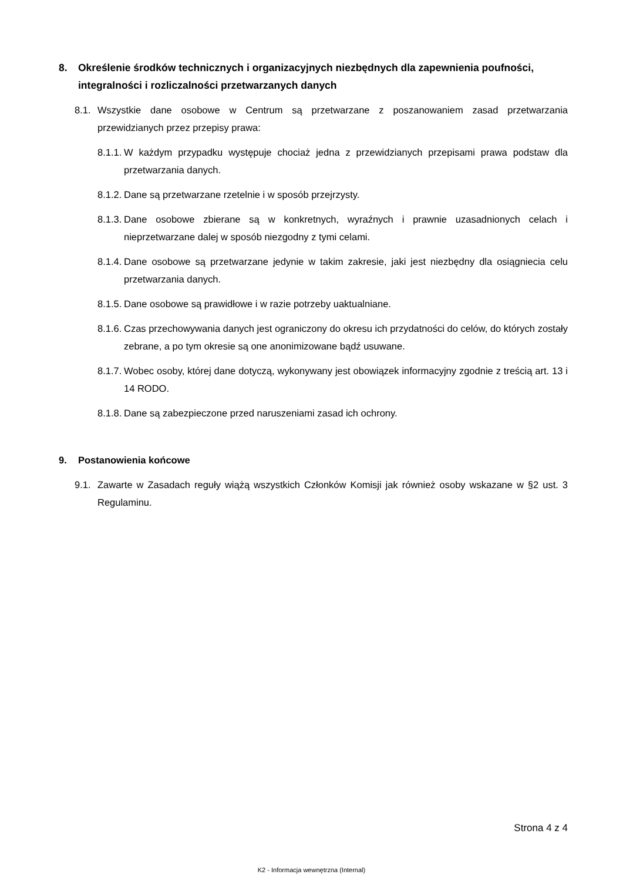8. Określenie środków technicznych i organizacyjnych niezbędnych dla zapewnienia poufności, integralności i rozliczalności przetwarzanych danych
8.1. Wszystkie dane osobowe w Centrum są przetwarzane z poszanowaniem zasad przetwarzania przewidzianych przez przepisy prawa:
8.1.1. W każdym przypadku występuje chociaż jedna z przewidzianych przepisami prawa podstaw dla przetwarzania danych.
8.1.2. Dane są przetwarzane rzetelnie i w sposób przejrzysty.
8.1.3. Dane osobowe zbierane są w konkretnych, wyraźnych i prawnie uzasadnionych celach i nieprzetwarzane dalej w sposób niezgodny z tymi celami.
8.1.4. Dane osobowe są przetwarzane jedynie w takim zakresie, jaki jest niezbędny dla osiągniecia celu przetwarzania danych.
8.1.5. Dane osobowe są prawidłowe i w razie potrzeby uaktualniane.
8.1.6. Czas przechowywania danych jest ograniczony do okresu ich przydatności do celów, do których zostały zebrane, a po tym okresie są one anonimizowane bądź usuwane.
8.1.7. Wobec osoby, której dane dotyczą, wykonywany jest obowiązek informacyjny zgodnie z treścią art. 13 i 14 RODO.
8.1.8. Dane są zabezpieczone przed naruszeniami zasad ich ochrony.
9. Postanowienia końcowe
9.1. Zawarte w Zasadach reguły wiążą wszystkich Członków Komisji jak również osoby wskazane w §2 ust. 3 Regulaminu.
Strona 4 z 4
K2 - Informacja wewnętrzna (Internal)